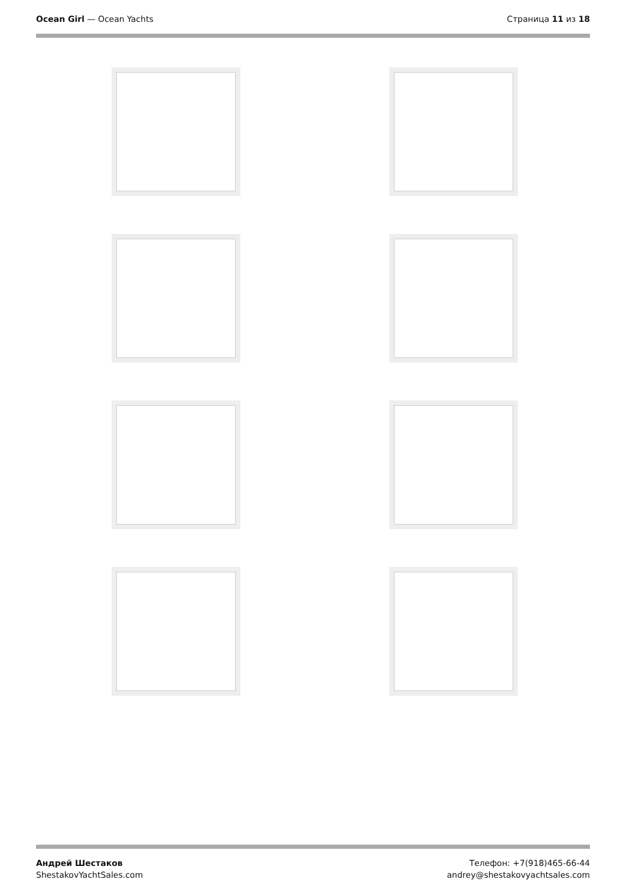Ocean Girl — Ocean Yachts Страница 11 из 18
Андрей Шестаков
ShestakovYachtSales.com
Телефон: +7(918)465-66-44
andrey@shestakovyachtsales.com